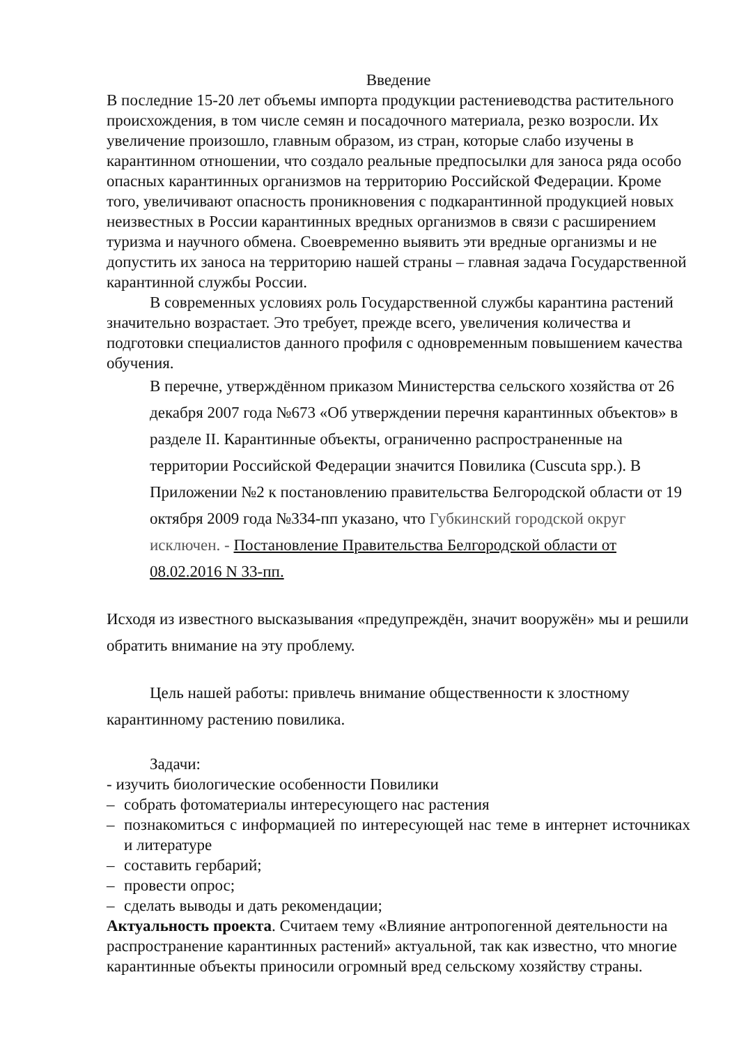Введение
В последние 15-20 лет объемы импорта продукции растениеводства растительного происхождения, в том числе семян и посадочного материала, резко возросли. Их увеличение произошло, главным образом, из стран, которые слабо изучены в карантинном отношении, что создало реальные предпосылки для заноса ряда особо опасных карантинных организмов на территорию Российской Федерации. Кроме того, увеличивают опасность проникновения с подкарантинной продукцией новых неизвестных в России карантинных вредных организмов в связи с расширением туризма и научного обмена. Своевременно выявить эти вредные организмы и не допустить их заноса на территорию нашей страны – главная задача Государственной карантинной службы России.
В современных условиях роль Государственной службы карантина растений значительно возрастает. Это требует, прежде всего, увеличения количества и подготовки специалистов данного профиля с одновременным повышением качества обучения.
В перечне, утверждённом приказом Министерства сельского хозяйства от 26 декабря 2007 года №673 «Об утверждении перечня карантинных объектов» в разделе II. Карантинные объекты, ограниченно распространенные на территории Российской Федерации значится Повилика (Cuscuta spp.). В Приложении №2 к постановлению правительства Белгородской области от 19 октября 2009 года №334-пп указано, что Губкинский городской округ исключен. - Постановление Правительства Белгородской области от 08.02.2016 N 33-пп.
Исходя из известного высказывания «предупреждён, значит вооружён» мы и решили обратить внимание на эту проблему.
Цель нашей работы: привлечь внимание общественности к злостному карантинному растению повилика.
Задачи:
- изучить биологические особенности Повилики
– собрать фотоматериалы интересующего нас растения
– познакомиться с информацией по интересующей нас теме в интернет источниках и литературе
– составить гербарий;
– провести опрос;
– сделать выводы и дать рекомендации;
Актуальность проекта. Считаем тему «Влияние антропогенной деятельности на распространение карантинных растений» актуальной, так как известно, что многие карантинные объекты приносили огромный вред сельскому хозяйству страны.